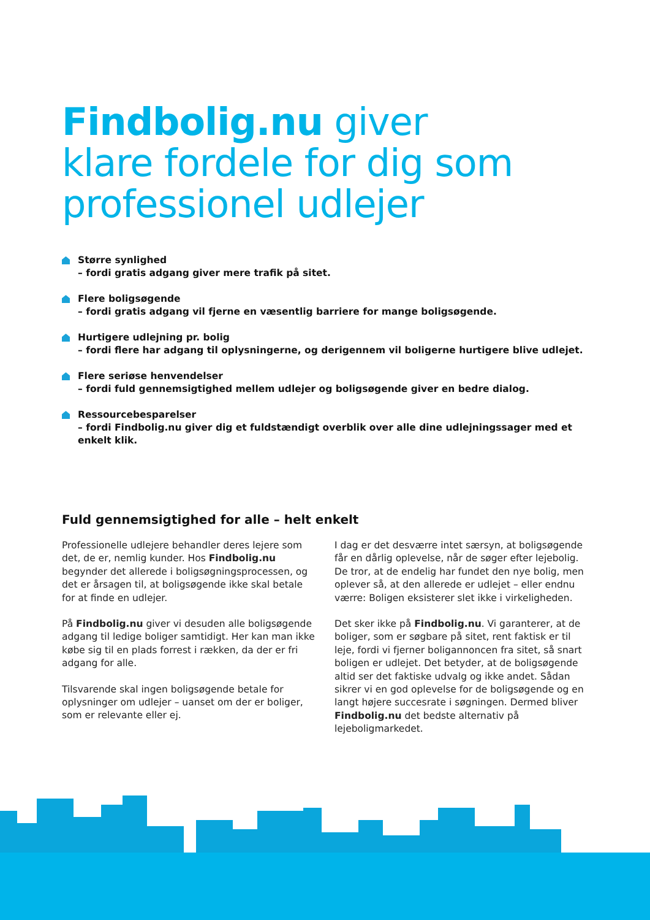Findbolig.nu giver
klare fordele for dig som
professionel udlejer
Større synlighed
– fordi gratis adgang giver mere trafik på sitet.
Flere boligsøgende
– fordi gratis adgang vil fjerne en væsentlig barriere for mange boligsøgende.
Hurtigere udlejning pr. bolig
– fordi flere har adgang til oplysningerne, og derigennem vil boligerne hurtigere blive udlejet.
Flere seriøse henvendelser
– fordi fuld gennemsigtighed mellem udlejer og boligsøgende giver en bedre dialog.
Ressourcebesparelser
– fordi Findbolig.nu giver dig et fuldstændigt overblik over alle dine udlejningssager med et enkelt klik.
Fuld gennemsigtighed for alle – helt enkelt
Professionelle udlejere behandler deres lejere som det, de er, nemlig kunder. Hos Findbolig.nu begynder det allerede i boligsøgningsprocessen, og det er årsagen til, at boligsøgende ikke skal betale for at finde en udlejer.
På Findbolig.nu giver vi desuden alle boligsøgende adgang til ledige boliger samtidigt. Her kan man ikke købe sig til en plads forrest i rækken, da der er fri adgang for alle.
Tilsvarende skal ingen boligsøgende betale for oplysninger om udlejer – uanset om der er boliger, som er relevante eller ej.
I dag er det desværre intet særsyn, at boligsøgende får en dårlig oplevelse, når de søger efter lejebolig. De tror, at de endelig har fundet den nye bolig, men oplever så, at den allerede er udlejet – eller endnu værre: Boligen eksisterer slet ikke i virkeligheden.
Det sker ikke på Findbolig.nu. Vi garanterer, at de boliger, som er søgbare på sitet, rent faktisk er til leje, fordi vi fjerner boligannoncen fra sitet, så snart boligen er udlejet. Det betyder, at de boligsøgende altid ser det faktiske udvalg og ikke andet. Sådan sikrer vi en god oplevelse for de boligsøgende og en langt højere succesrate i søgningen. Dermed bliver Findbolig.nu det bedste alternativ på lejeboligmarkedet.